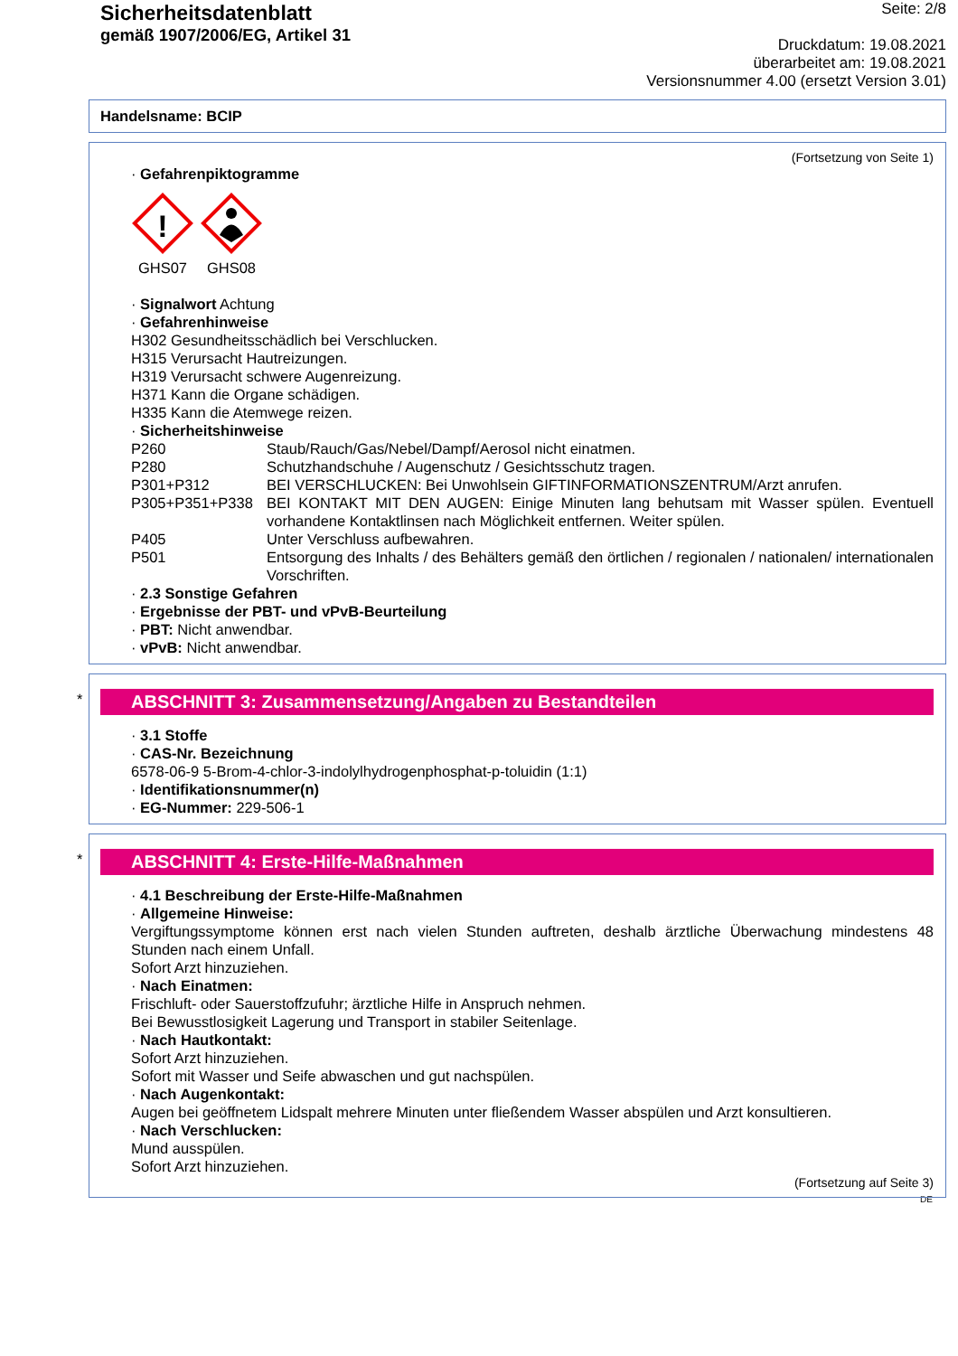Sicherheitsdatenblatt
gemäß 1907/2006/EG, Artikel 31
Seite: 2/8
Druckdatum: 19.08.2021
überarbeitet am: 19.08.2021
Versionsnummer 4.00 (ersetzt Version 3.01)
Handelsname: BCIP
(Fortsetzung von Seite 1)
· Gefahrenpiktogramme
!
GHS07
GHS08
· Signalwort Achtung
· Gefahrenhinweise
H302 Gesundheitsschädlich bei Verschlucken.
H315 Verursacht Hautreizungen.
H319 Verursacht schwere Augenreizung.
H371 Kann die Organe schädigen.
H335 Kann die Atemwege reizen.
· Sicherheitshinweise
P260 Staub/Rauch/Gas/Nebel/Dampf/Aerosol nicht einatmen.
P280 Schutzhandschuhe / Augenschutz / Gesichtsschutz tragen.
P301+P312 BEI VERSCHLUCKEN: Bei Unwohlsein GIFTINFORMATIONSZENTRUM/Arzt anrufen.
P305+P351+P338 BEI KONTAKT MIT DEN AUGEN: Einige Minuten lang behutsam mit Wasser spülen. Eventuell vorhandene Kontaktlinsen nach Möglichkeit entfernen. Weiter spülen.
P405 Unter Verschluss aufbewahren.
P501 Entsorgung des Inhalts / des Behälters gemäß den örtlichen / regionalen / nationalen/ internationalen Vorschriften.
· 2.3 Sonstige Gefahren
· Ergebnisse der PBT- und vPvB-Beurteilung
· PBT: Nicht anwendbar.
· vPvB: Nicht anwendbar.
*
ABSCHNITT 3: Zusammensetzung/Angaben zu Bestandteilen
· 3.1 Stoffe
· CAS-Nr. Bezeichnung
6578-06-9 5-Brom-4-chlor-3-indolylhydrogenphosphat-p-toluidin (1:1)
· Identifikationsnummer(n)
· EG-Nummer: 229-506-1
*
ABSCHNITT 4: Erste-Hilfe-Maßnahmen
· 4.1 Beschreibung der Erste-Hilfe-Maßnahmen
· Allgemeine Hinweise:
Vergiftungssymptome können erst nach vielen Stunden auftreten, deshalb ärztliche Überwachung mindestens 48 Stunden nach einem Unfall.
Sofort Arzt hinzuziehen.
· Nach Einatmen:
Frischluft- oder Sauerstoffzufuhr; ärztliche Hilfe in Anspruch nehmen.
Bei Bewusstlosigkeit Lagerung und Transport in stabiler Seitenlage.
· Nach Hautkontakt:
Sofort Arzt hinzuziehen.
Sofort mit Wasser und Seife abwaschen und gut nachspülen.
· Nach Augenkontakt:
Augen bei geöffnetem Lidspalt mehrere Minuten unter fließendem Wasser abspülen und Arzt konsultieren.
· Nach Verschlucken:
Mund ausspülen.
Sofort Arzt hinzuziehen.
(Fortsetzung auf Seite 3)
DE